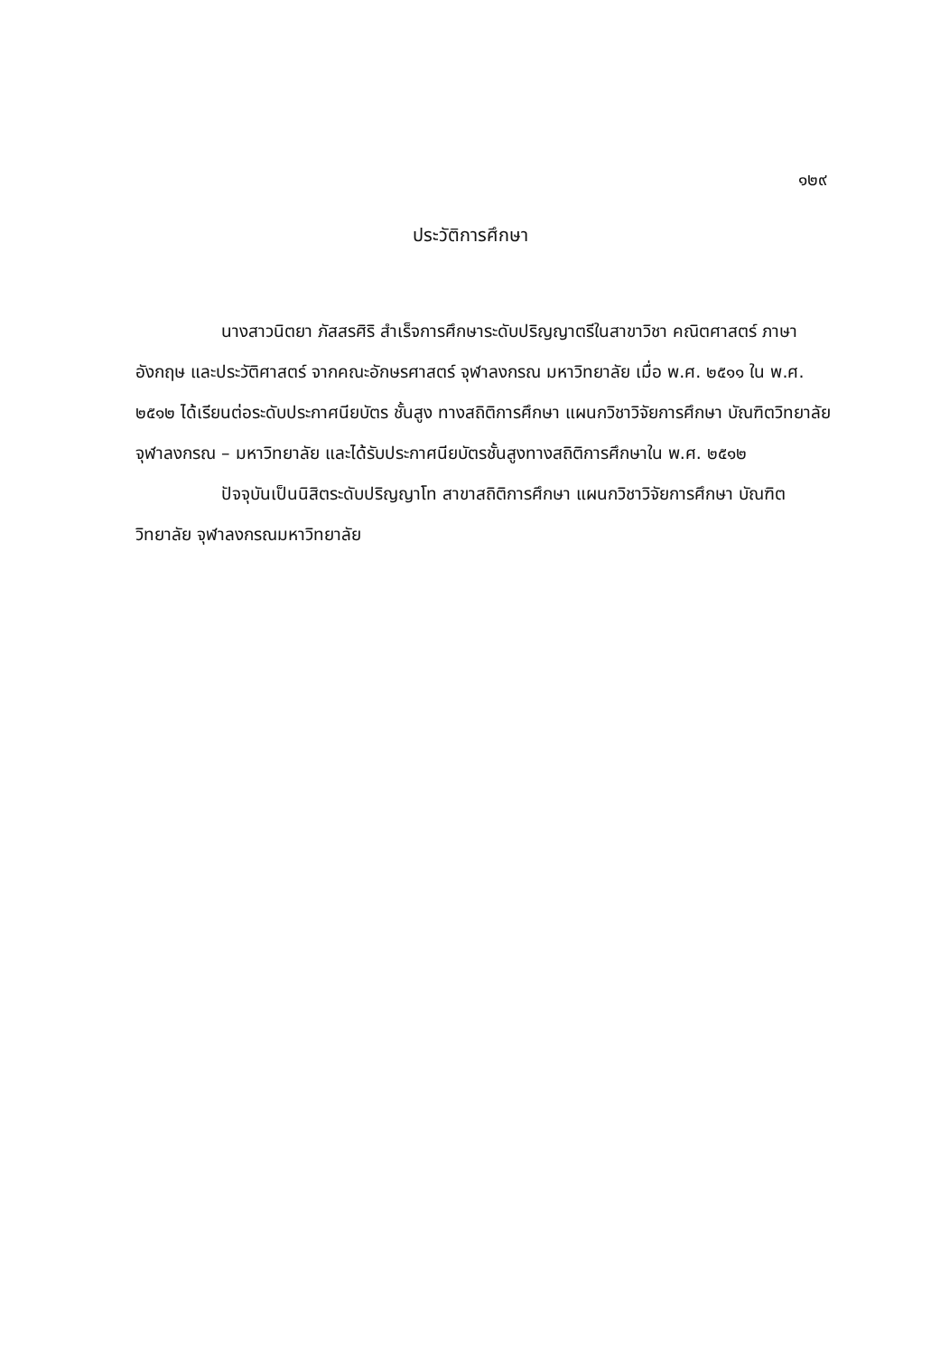๑๒๙
ประวัติการศึกษา
นางสาวนิตยา ภัสสรศิริ สำเร็จการศึกษาระดับปริญญาตรีในสาขาวิชา คณิตศาสตร์ ภาษาอังกฤษ และประวัติศาสตร์ จากคณะอักษรศาสตร์ จุฬาลงกรณ มหาวิทยาลัย เมื่อ พ.ศ. ๒๕๑๑ ใน พ.ศ. ๒๕๑๒ ได้เรียนต่อระดับประกาศนียบัตร ชั้นสูง ทางสถิติการศึกษา แผนกวิชาวิจัยการศึกษา บัณฑิตวิทยาลัย จุฬาลงกรณ – มหาวิทยาลัย และได้รับประกาศนียบัตรชั้นสูงทางสถิติการศึกษาใน พ.ศ. ๒๕๑๒
ปัจจุบันเป็นนิสิตระดับปริญญาโท สาขาสถิติการศึกษา แผนกวิชาวิจัยการศึกษา บัณฑิตวิทยาลัย จุฬาลงกรณมหาวิทยาลัย